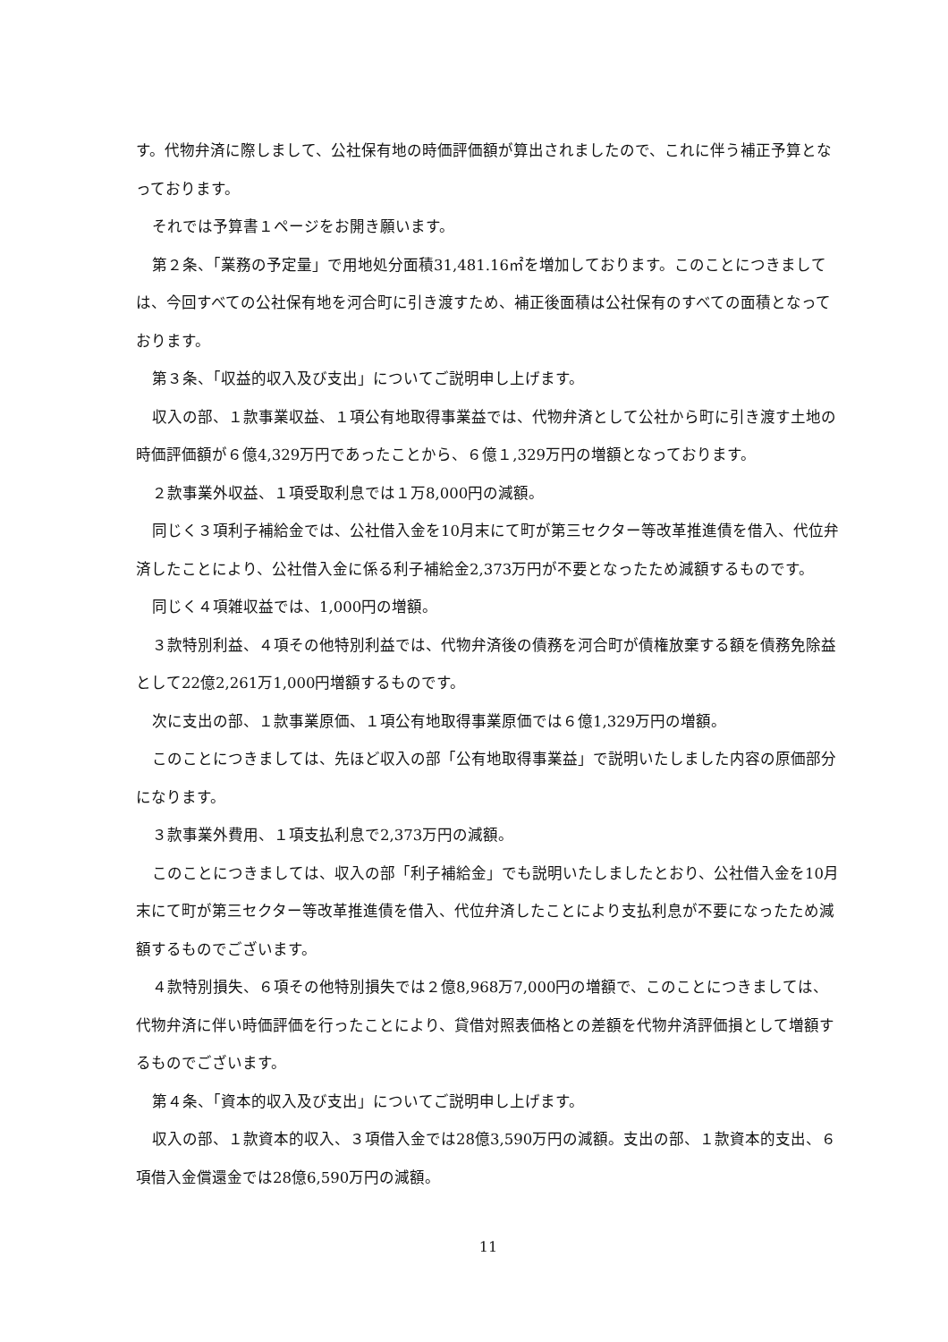す。代物弁済に際しまして、公社保有地の時価評価額が算出されましたので、これに伴う補正予算となっております。
それでは予算書１ページをお開き願います。
第２条、「業務の予定量」で用地処分面積31,481.16㎡を増加しております。このことにつきましては、今回すべての公社保有地を河合町に引き渡すため、補正後面積は公社保有のすべての面積となっております。
第３条、「収益的収入及び支出」についてご説明申し上げます。
収入の部、１款事業収益、１項公有地取得事業益では、代物弁済として公社から町に引き渡す土地の時価評価額が６億4,329万円であったことから、６億１,329万円の増額となっております。
２款事業外収益、１項受取利息では１万8,000円の減額。
同じく３項利子補給金では、公社借入金を10月末にて町が第三セクター等改革推進債を借入、代位弁済したことにより、公社借入金に係る利子補給金2,373万円が不要となったため減額するものです。
同じく４項雑収益では、1,000円の増額。
３款特別利益、４項その他特別利益では、代物弁済後の債務を河合町が債権放棄する額を債務免除益として22億2,261万1,000円増額するものです。
次に支出の部、１款事業原価、１項公有地取得事業原価では６億1,329万円の増額。
このことにつきましては、先ほど収入の部「公有地取得事業益」で説明いたしました内容の原価部分になります。
３款事業外費用、１項支払利息で2,373万円の減額。
このことにつきましては、収入の部「利子補給金」でも説明いたしましたとおり、公社借入金を10月末にて町が第三セクター等改革推進債を借入、代位弁済したことにより支払利息が不要になったため減額するものでございます。
４款特別損失、６項その他特別損失では２億8,968万7,000円の増額で、このことにつきましては、代物弁済に伴い時価評価を行ったことにより、貸借対照表価格との差額を代物弁済評価損として増額するものでございます。
第４条、「資本的収入及び支出」についてご説明申し上げます。
収入の部、１款資本的収入、３項借入金では28億3,590万円の減額。支出の部、１款資本的支出、６項借入金償還金では28億6,590万円の減額。
11